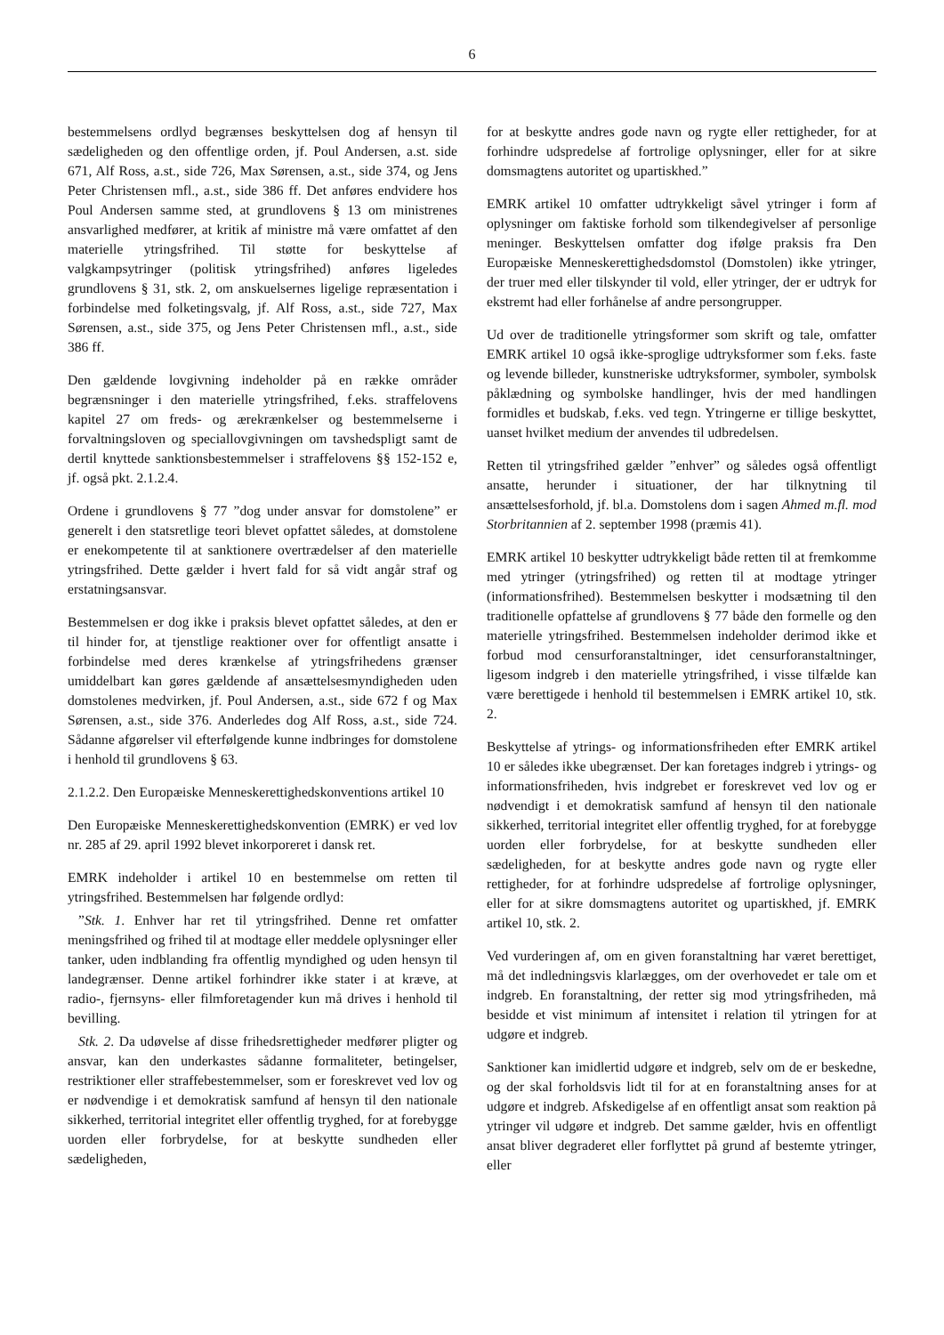6
bestemmelsens ordlyd begrænses beskyttelsen dog af hensyn til sædeligheden og den offentlige orden, jf. Poul Andersen, a.st. side 671, Alf Ross, a.st., side 726, Max Sørensen, a.st., side 374, og Jens Peter Christensen mfl., a.st., side 386 ff. Det anføres endvidere hos Poul Andersen samme sted, at grundlovens § 13 om ministrenes ansvarlighed medfører, at kritik af ministre må være omfattet af den materielle ytringsfrihed. Til støtte for beskyttelse af valgkampsytringer (politisk ytringsfrihed) anføres ligeledes grundlovens § 31, stk. 2, om anskuelsernes ligelige repræsentation i forbindelse med folketingsvalg, jf. Alf Ross, a.st., side 727, Max Sørensen, a.st., side 375, og Jens Peter Christensen mfl., a.st., side 386 ff.
Den gældende lovgivning indeholder på en række områder begrænsninger i den materielle ytringsfrihed, f.eks. straffelovens kapitel 27 om freds- og ærekrænkelser og bestemmelserne i forvaltningsloven og speciallovgivningen om tavshedspligt samt de dertil knyttede sanktionsbestemmelser i straffelovens §§ 152-152 e, jf. også pkt. 2.1.2.4.
Ordene i grundlovens § 77 ”dog under ansvar for domstolene” er generelt i den statsretlige teori blevet opfattet således, at domstolene er enekompetente til at sanktionere overtrædelser af den materielle ytringsfrihed. Dette gælder i hvert fald for så vidt angår straf og erstatningsansvar.
Bestemmelsen er dog ikke i praksis blevet opfattet således, at den er til hinder for, at tjenstlige reaktioner over for offentligt ansatte i forbindelse med deres krænkelse af ytringsfrihedens grænser umiddelbart kan gøres gældende af ansættelsesmyndigheden uden domstolenes medvirken, jf. Poul Andersen, a.st., side 672 f og Max Sørensen, a.st., side 376. Anderledes dog Alf Ross, a.st., side 724. Sådanne afgørelser vil efterfølgende kunne indbringes for domstolene i henhold til grundlovens § 63.
2.1.2.2. Den Europæiske Menneskerettighedskonventions artikel 10
Den Europæiske Menneskerettighedskonvention (EMRK) er ved lov nr. 285 af 29. april 1992 blevet inkorporeret i dansk ret.
EMRK indeholder i artikel 10 en bestemmelse om retten til ytringsfrihed. Bestemmelsen har følgende ordlyd:
”Stk. 1. Enhver har ret til ytringsfrihed. Denne ret omfatter meningsfrihed og frihed til at modtage eller meddele oplysninger eller tanker, uden indblanding fra offentlig myndighed og uden hensyn til landegrænser. Denne artikel forhindrer ikke stater i at kræve, at radio-, fjernsyns- eller filmforetagender kun må drives i henhold til bevilling.
Stk. 2. Da udøvelse af disse frihedsrettigheder medfører pligter og ansvar, kan den underkastes sådanne formaliteter, betingelser, restriktioner eller straffebestemmelser, som er foreskrevet ved lov og er nødvendige i et demokratisk samfund af hensyn til den nationale sikkerhed, territorial integritet eller offentlig tryghed, for at forebygge uorden eller forbrydelse, for at beskytte sundheden eller sædeligheden,
for at beskytte andres gode navn og rygte eller rettigheder, for at forhindre udspredelse af fortrolige oplysninger, eller for at sikre domsmagtens autoritet og upartiskhed.”
EMRK artikel 10 omfatter udtrykkeligt såvel ytringer i form af oplysninger om faktiske forhold som tilkendegivelser af personlige meninger. Beskyttelsen omfatter dog ifølge praksis fra Den Europæiske Menneskerettighedsdomstol (Domstolen) ikke ytringer, der truer med eller tilskynder til vold, eller ytringer, der er udtryk for ekstremt had eller forhånelse af andre persongrupper.
Ud over de traditionelle ytringsformer som skrift og tale, omfatter EMRK artikel 10 også ikke-sproglige udtryksformer som f.eks. faste og levende billeder, kunstneriske udtryksformer, symboler, symbolsk påklædning og symbolske handlinger, hvis der med handlingen formidles et budskab, f.eks. ved tegn. Ytringerne er tillige beskyttet, uanset hvilket medium der anvendes til udbredelsen.
Retten til ytringsfrihed gælder ”enhver” og således også offentligt ansatte, herunder i situationer, der har tilknytning til ansættelsesforhold, jf. bl.a. Domstolens dom i sagen Ahmed m.fl. mod Storbritannien af 2. september 1998 (præmis 41).
EMRK artikel 10 beskytter udtrykkeligt både retten til at fremkomme med ytringer (ytringsfrihed) og retten til at modtage ytringer (informationsfrihed). Bestemmelsen beskytter i modsætning til den traditionelle opfattelse af grundlovens § 77 både den formelle og den materielle ytringsfrihed. Bestemmelsen indeholder derimod ikke et forbud mod censurforanstaltninger, idet censurforanstaltninger, ligesom indgreb i den materielle ytringsfrihed, i visse tilfælde kan være berettigede i henhold til bestemmelsen i EMRK artikel 10, stk. 2.
Beskyttelse af ytrings- og informationsfriheden efter EMRK artikel 10 er således ikke ubegrænset. Der kan foretages indgreb i ytrings- og informationsfriheden, hvis indgrebet er foreskrevet ved lov og er nødvendigt i et demokratisk samfund af hensyn til den nationale sikkerhed, territorial integritet eller offentlig tryghed, for at forebygge uorden eller forbrydelse, for at beskytte sundheden eller sædeligheden, for at beskytte andres gode navn og rygte eller rettigheder, for at forhindre udspredelse af fortrolige oplysninger, eller for at sikre domsmagtens autoritet og upartiskhed, jf. EMRK artikel 10, stk. 2.
Ved vurderingen af, om en given foranstaltning har været berettiget, må det indledningsvis klarlægges, om der overhovedet er tale om et indgreb. En foranstaltning, der retter sig mod ytringsfriheden, må besidde et vist minimum af intensitet i relation til ytringen for at udgøre et indgreb.
Sanktioner kan imidlertid udgøre et indgreb, selv om de er beskedne, og der skal forholdsvis lidt til for at en foranstaltning anses for at udgøre et indgreb. Afskedigelse af en offentligt ansat som reaktion på ytringer vil udgøre et indgreb. Det samme gælder, hvis en offentligt ansat bliver degraderet eller forflyttet på grund af bestemte ytringer, eller